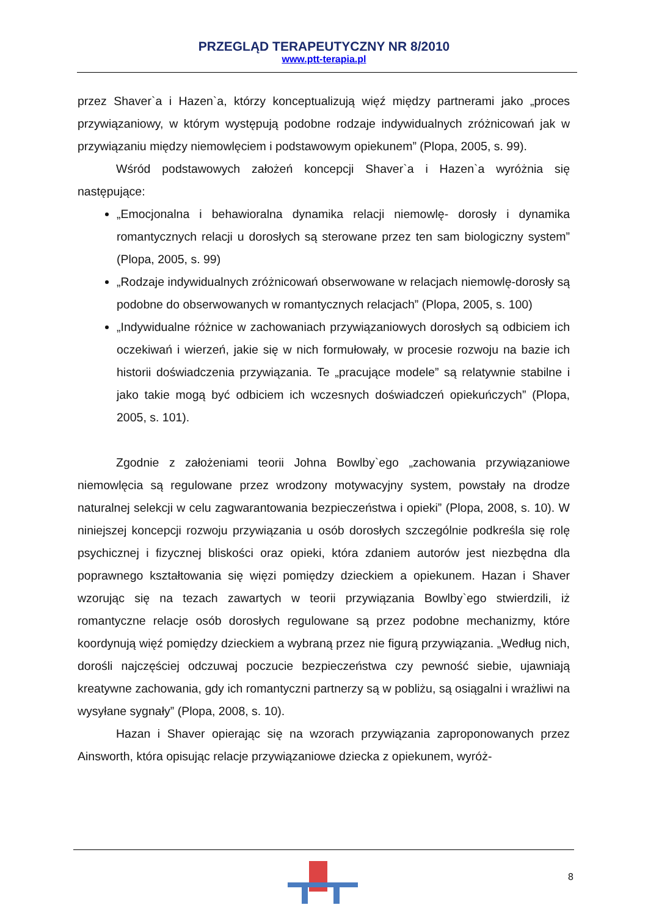PRZEGLĄD TERAPEUTYCZNY NR 8/2010
www.ptt-terapia.pl
przez Shaver`a i Hazen`a, którzy konceptualizują więź między partnerami jako „proces przywiązaniowy, w którym występują podobne rodzaje indywidualnych zróżnicowań jak w przywiązaniu między niemowlęciem i podstawowym opiekunem” (Plopa, 2005, s. 99).
Wśród podstawowych założeń koncepcji Shaver`a i Hazen`a wyróżnia się następujące:
„Emocjonalna i behawioralna dynamika relacji niemowlę- dorosły i dynamika romantycznych relacji u dorosłych są sterowane przez ten sam biologiczny system” (Plopa, 2005, s. 99)
„Rodzaje indywidualnych zróżnicowań obserwowane w relacjach niemowlę-dorosły są podobne do obserwowanych w romantycznych relacjach” (Plopa, 2005, s. 100)
„Indywidualne różnice w zachowaniach przywiązaniowych dorosłych są odbiciem ich oczekiwań i wierzeń, jakie się w nich formułowały, w procesie rozwoju na bazie ich historii doświadczenia przywiązania. Te „pracujące modele” są relatywnie stabilne i jako takie mogą być odbiciem ich wczesnych doświadczeń opiekuńczych” (Plopa, 2005, s. 101).
Zgodnie z założeniami teorii Johna Bowlby`ego „zachowania przywiązaniowe niemowlęcia są regulowane przez wrodzony motywacyjny system, powstały na drodze naturalnej selekcji w celu zagwarantowania bezpieczeństwa i opieki” (Plopa, 2008, s. 10). W niniejszej koncepcji rozwoju przywiązania u osób dorosłych szczególnie podkreśla się rolę psychicznej i fizycznej bliskości oraz opieki, która zdaniem autorów jest niezbędna dla poprawnego kształtowania się więzi pomiędzy dzieckiem a opiekunem. Hazan i Shaver wzorując się na tezach zawartych w teorii przywiązania Bowlby`ego stwierdzili, iż romantyczne relacje osób dorosłych regulowane są przez podobne mechanizmy, które koordynują więź pomiędzy dzieckiem a wybraną przez nie figurą przywiązania. „Według nich, dorośli najczęściej odczuwaj poczucie bezpieczeństwa czy pewność siebie, ujawniają kreatywne zachowania, gdy ich romantyczni partnerzy są w pobliżu, są osiągalni i wrażliwi na wysyłane sygnały” (Plopa, 2008, s. 10).
Hazan i Shaver opierając się na wzorach przywiązania zaproponowanych przez Ainsworth, która opisując relacje przywiązaniowe dziecka z opiekunem, wyróż-
8